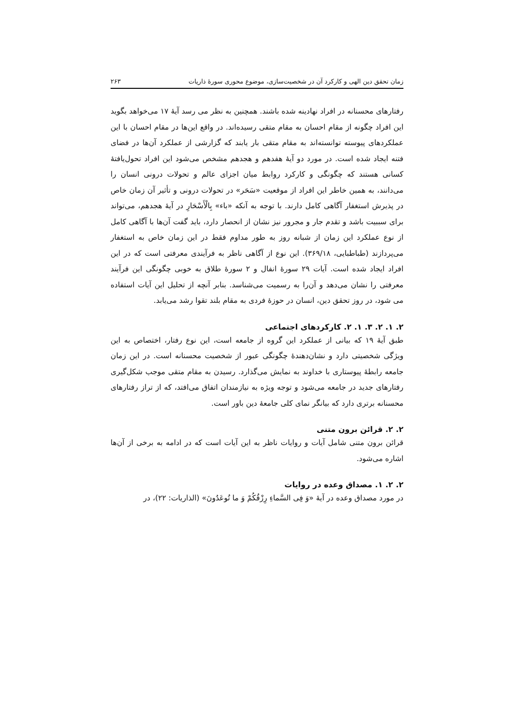زمان تحقق دین الهی و کارکرد آن در شخصیت‌سازی، موضوع محوری سورۀ ذاریات ۲۶۳
رفتارهای محسنانه در افراد نهادینه شده باشند. همچنین به نظر می رسد آیۀ ۱۷ می‌خواهد بگوید این افراد چگونه از مقام احسان به مقام متقی رسیده‌اند. در واقع این‌ها در مقام احسان با این عملکردهای پیوسته توانسته‌اند به مقام متقی بار یابند که گزارشی از عملکرد آن‌ها در فضای فتنه ایجاد شده است. در مورد دو آیۀ هفدهم و هجدهم مشخص می‌شود این افراد تحول‌یافتۀ کسانی هستند که چگونگی و کارکرد روابط میان اجزای عالم و تحولات درونی انسان را می‌دانند، به همین خاطر این افراد از موقعیت «سَحَر» در تحولات درونی و تأثیر آن زمان خاص در پذیرش استغفار آگاهی کامل دارند. با توجه به آنکه «باء» بِالْأَسْحَارِ در آیۀ هجدهم، می‌تواند برای سببیت باشد و تقدم جار و مجرور نیز نشان از انحصار دارد، باید گفت آن‌ها با آگاهی کامل از نوع عملکرد این زمان از شبانه روز به طور مداوم فقط در این زمان خاص به استغفار می‌پردازند (طباطبایی، ۳۶۹/۱۸). این نوع از آگاهی ناظر به فرآیندی معرفتی است که در این افراد ایجاد شده است. آیات ۲۹ سورۀ انفال و ۲ سورۀ طلاق به خوبی چگونگی این فرآیند معرفتی را نشان می‌دهد و آن‌را به رسمیت می‌شناسد. بنابر آنچه از تحلیل این آیات استفاده می شود، در روز تحقق دین، انسان در حوزۀ فردی به مقام بلند تقوا رشد می‌یابد.
۲. ۱. ۲. ۳. ۱. ۲. کارکردهای اجتماعی
طبق آیۀ ۱۹ که بیانی از عملکرد این گروه از جامعه است، این نوع رفتار، اختصاص به این ویژگی شخصیتی دارد و نشان‌دهندۀ چگونگی عبور از شخصیت محسنانه است. در این زمان جامعه رابطۀ پیوستاری با خداوند به نمایش می‌گذارد. رسیدن به مقام متقی موجب شکل‌گیری رفتارهای جدید در جامعه می‌شود و توجه ویژه به نیازمندان اتفاق می‌افتد، که از تراز رفتارهای محسنانه برتری دارد که بیانگر نمای کلی جامعۀ دین باور است.
۲. ۲. قرائن برون متنی
قرائن برون متنی شامل آیات و روایات ناظر به این آیات است که در ادامه به برخی از آن‌ها اشاره می‌شود.
۲. ۲. ۱. مصداق وعده در روایات
در مورد مصداق وعده در آیۀ «وَ فِی السَّماءِ رِزْقُکُمْ وَ ما تُوعَدُونَ» (الذاریات: ۲۲)، در